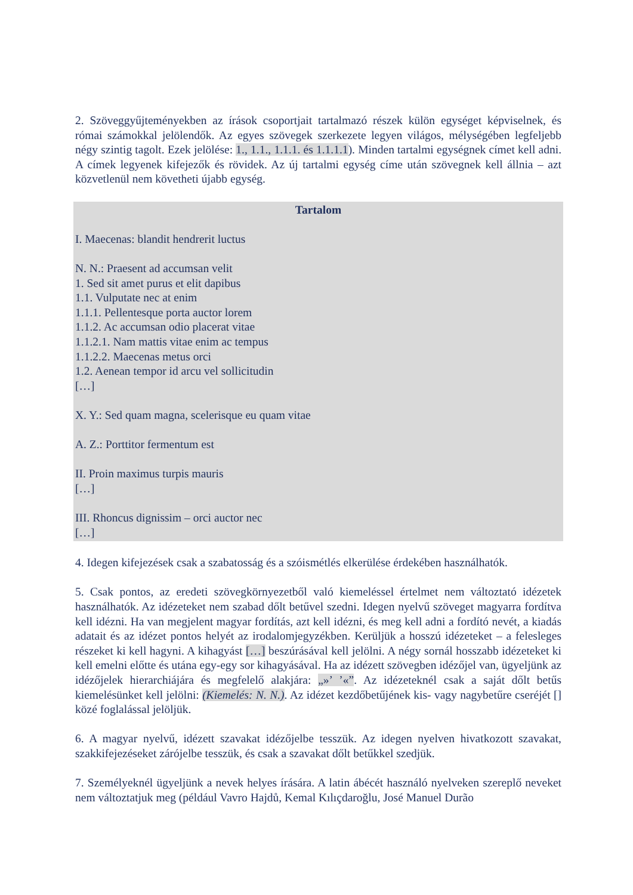2. Szöveggyűjteményekben az írások csoportjait tartalmazó részek külön egységet képviselnek, és római számokkal jelölendők. Az egyes szövegek szerkezete legyen világos, mélységében legfeljebb négy szintig tagolt. Ezek jelölése: 1., 1.1., 1.1.1. és 1.1.1.1). Minden tartalmi egységnek címet kell adni. A címek legyenek kifejezők és rövidek. Az új tartalmi egység címe után szövegnek kell állnia – azt közvetlenül nem követheti újabb egység.
Tartalom
I. Maecenas: blandit hendrerit luctus
N. N.: Praesent ad accumsan velit
1. Sed sit amet purus et elit dapibus
1.1. Vulputate nec at enim
1.1.1. Pellentesque porta auctor lorem
1.1.2. Ac accumsan odio placerat vitae
1.1.2.1. Nam mattis vitae enim ac tempus
1.1.2.2. Maecenas metus orci
1.2. Aenean tempor id arcu vel sollicitudin
[…]
X. Y.: Sed quam magna, scelerisque eu quam vitae
A. Z.: Porttitor fermentum est
II. Proin maximus turpis mauris
[…]
III. Rhoncus dignissim – orci auctor nec
[…]
4. Idegen kifejezések csak a szabatosság és a szóismétlés elkerülése érdekében használhatók.
5. Csak pontos, az eredeti szövegkörnyezetből való kiemeléssel értelmet nem változtató idézetek használhatók. Az idézeteket nem szabad dőlt betűvel szedni. Idegen nyelvű szöveget magyarra fordítva kell idézni. Ha van megjelent magyar fordítás, azt kell idézni, és meg kell adni a fordító nevét, a kiadás adatait és az idézet pontos helyét az irodalomjegyzékben. Kerüljük a hosszú idézeteket – a felesleges részeket ki kell hagyni. A kihagyást […] beszúrásával kell jelölni. A négy sornál hosszabb idézeteket ki kell emelni előtte és utána egy-egy sor kihagyásával. Ha az idézett szövegben idézőjel van, ügyeljünk az idézőjelek hierarchiájára és megfelelő alakjára: „»’ ’«”. Az idézeteknél csak a saját dőlt betűs kiemelésünket kell jelölni: (Kiemelés: N. N.). Az idézet kezdőbetűjének kis- vagy nagybetűre cseréjét [] közé foglalással jelöljük.
6. A magyar nyelvű, idézett szavakat idézőjelbe tesszük. Az idegen nyelven hivatkozott szavakat, szakkifejezéseket zárójelbe tesszük, és csak a szavakat dőlt betűkkel szedjük.
7. Személyeknél ügyeljünk a nevek helyes írására. A latin ábécét használó nyelveken szereplő neveket nem változtatjuk meg (például Vavro Hajdů, Kemal Kılıçdaroğlu, José Manuel Durão